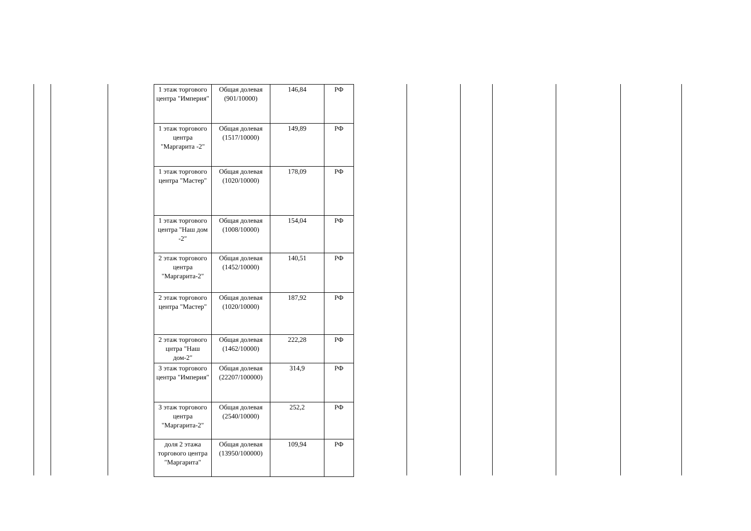| 1 этаж торгового центра "Империя" | Общая долевая (901/10000) | 146,84 | РФ |
| 1 этаж торгового центра "Маргарита -2" | Общая долевая (1517/10000) | 149,89 | РФ |
| 1 этаж торгового центра "Мастер" | Общая долевая (1020/10000) | 178,09 | РФ |
| 1 этаж торгового центра "Наш дом -2" | Общая долевая (1008/10000) | 154,04 | РФ |
| 2 этаж торгового центра "Маргарита-2" | Общая долевая (1452/10000) | 140,51 | РФ |
| 2 этаж торгового центра "Мастер" | Общая долевая (1020/10000) | 187,92 | РФ |
| 2 этаж торгового цнтра "Наш дом-2" | Общая долевая (1462/10000) | 222,28 | РФ |
| 3 этаж торгового центра "Империя" | Общая долевая (22207/100000) | 314,9 | РФ |
| 3 этаж торгового центра "Маргарита-2" | Общая долевая (2540/10000) | 252,2 | РФ |
| доля 2 этажа торгового центра "Маргарита" | Общая долевая (13950/100000) | 109,94 | РФ |